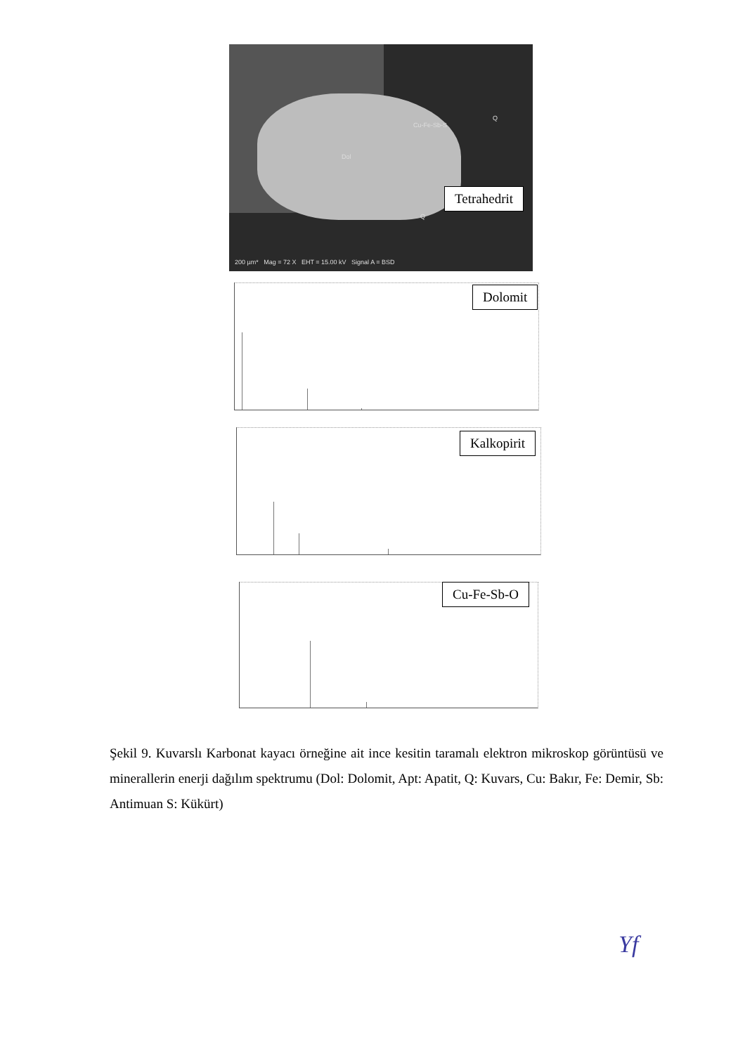Dol
Cu-Fe-Sb-S
Q
Q
200 µm* Mag = 72 X EHT = 15.00 kV Signal A = BSD
Tetrahedrit
Dolomit
Kalkopirit
Cu-Fe-Sb-O
Şekil 9. Kuvarslı Karbonat kayacı örneğine ait ince kesitin taramalı elektron mikroskop görüntüsü ve minerallerin enerji dağılım spektrumu (Dol: Dolomit, Apt: Apatit, Q: Kuvars, Cu: Bakır, Fe: Demir, Sb: Antimuan S: Kükürt)
Yf